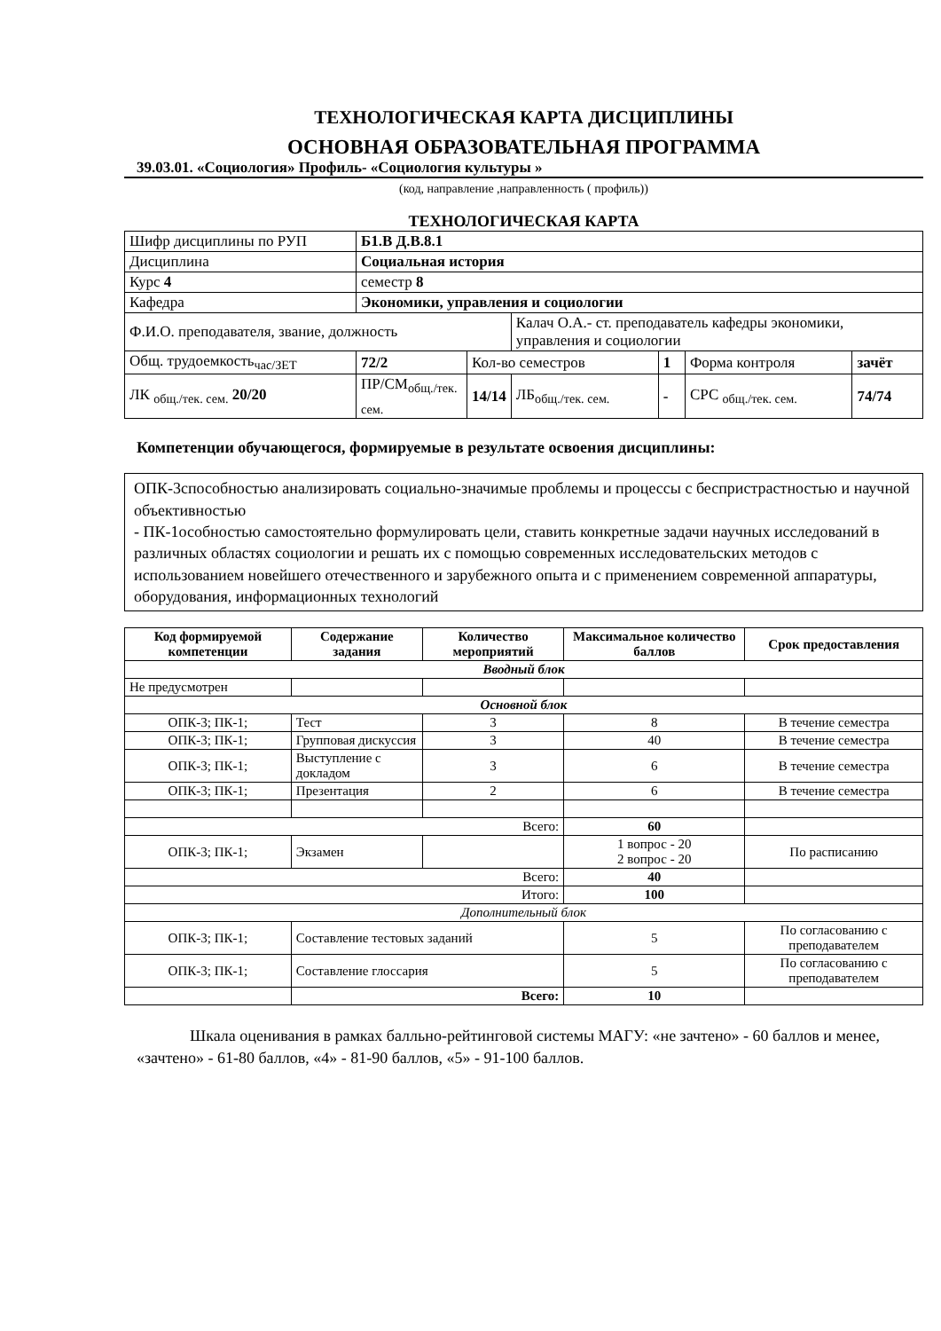ТЕХНОЛОГИЧЕСКАЯ КАРТА ДИСЦИПЛИНЫ
ОСНОВНАЯ ОБРАЗОВАТЕЛЬНАЯ ПРОГРАММА
39.03.01. «Социология» Профиль- «Социология культуры »
(код, направление ,направленность ( профиль))
ТЕХНОЛОГИЧЕСКАЯ КАРТА
| Шифр дисциплины по РУП | Б1.В Д.В.8.1 | | | | | |
| Дисциплина | Социальная история | | | | | |
| Курс 4 | семестр 8 | | | | | |
| Кафедра | Экономики, управления и социологии | | | | | |
| Ф.И.О. преподавателя, звание, должность | | | Калач О.А.- ст. преподаватель кафедры экономики, управления и социологии | | | |
| Общ. трудоемкость<sub>час/ЗЕТ</sub> | 72/2 | Кол-во семестров | | 1 | Форма контроля | зачёт |
| ЛК <sub>общ./тек. сем.</sub> 20/20 | ПР/СМ<sub>общ./тек. сем.</sub> | 14/14 | ЛБ<sub>общ./тек. сем.</sub> | - | СРС <sub>общ./тек. сем.</sub> | 74/74 |
Компетенции обучающегося, формируемые в результате освоения дисциплины:
ОПК-3способностью анализировать социально-значимые проблемы и процессы с беспристрастностью и научной объективностью
- ПК-1особностью самостоятельно формулировать цели, ставить конкретные задачи научных исследований в различных областях социологии и решать их с помощью современных исследовательских методов с использованием новейшего отечественного и зарубежного опыта и с применением современной аппаратуры, оборудования, информационных технологий
| Код формируемой компетенции | Содержание задания | Количество мероприятий | Максимальное количество баллов | Срок предоставления |
| --- | --- | --- | --- | --- |
| Вводный блок | | | | |
| Не предусмотрен | | | | |
| Основной блок | | | | |
| ОПК-3; ПК-1; | Тест | 3 | 8 | В течение семестра |
| ОПК-3; ПК-1; | Групповая дискуссия | 3 | 40 | В течение семестра |
| ОПК-3; ПК-1; | Выступление с докладом | 3 | 6 | В течение семестра |
| ОПК-3; ПК-1; | Презентация | 2 | 6 | В течение семестра |
| Всего: | | | 60 | |
| ОПК-3; ПК-1; | Экзамен | | 1 вопрос - 20 2 вопрос - 20 | По расписанию |
| Всего: | | | 40 | |
| Итого: | | | 100 | |
| Дополнительный блок | | | | |
| ОПК-3; ПК-1; | Составление тестовых заданий | | 5 | По согласованию с преподавателем |
| ОПК-3; ПК-1; | Составление глоссария | | 5 | По согласованию с преподавателем |
| | Всего: | | 10 | |
Шкала оценивания в рамках балльно-рейтинговой системы МАГУ: «не зачтено» - 60 баллов и менее, «зачтено» - 61-80 баллов, «4» - 81-90 баллов, «5» - 91-100 баллов.